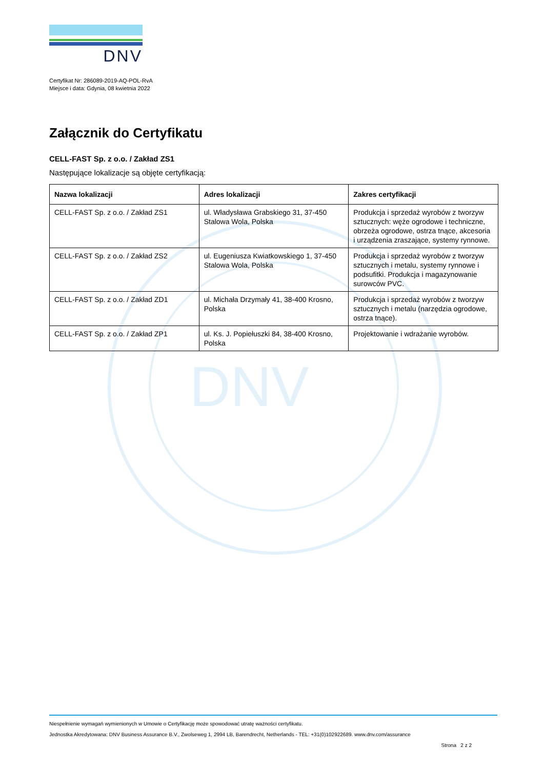DNV
DNV
Certyfikat Nr: 286089-2019-AQ-POL-RvA
Miejsce i data: Gdynia, 08 kwietnia 2022
Załącznik do Certyfikatu
CELL-FAST Sp. z o.o. / Zakład ZS1
Następujące lokalizacje są objęte certyfikacją:
| Nazwa lokalizacji | Adres lokalizacji | Zakres certyfikacji |
| --- | --- | --- |
| CELL-FAST Sp. z o.o. / Zakład ZS1 | ul. Władysława Grabskiego 31, 37-450 Stalowa Wola, Polska | Produkcja i sprzedaż wyrobów z tworzyw sztucznych: węże ogrodowe i techniczne, obrzeża ogrodowe, ostrza tnące, akcesoria i urządzenia zraszające, systemy rynnowe. |
| CELL-FAST Sp. z o.o. / Zakład ZS2 | ul. Eugeniusza Kwiatkowskiego 1, 37-450 Stalowa Wola, Polska | Produkcja i sprzedaż wyrobów z tworzyw sztucznych i metalu, systemy rynnowe i podsufitki. Produkcja i magazynowanie surowców PVC. |
| CELL-FAST Sp. z o.o. / Zakład ZD1 | ul. Michała Drzymały 41, 38-400 Krosno, Polska | Produkcja i sprzedaż wyrobów z tworzyw sztucznych i metalu (narzędzia ogrodowe, ostrza tnące). |
| CELL-FAST Sp. z o.o. / Zakład ZP1 | ul. Ks. J. Popiełuszki 84, 38-400 Krosno, Polska | Projektowanie i wdrażanie wyrobów. |
Niespełnienie wymagań wymienionych w Umowie o Certyfikację może spowodować utratę ważności certyfikatu.
Jednostka Akredytowana: DNV Business Assurance B.V., Zwolseweg 1, 2994 LB, Barendrecht, Netherlands - TEL: +31(0)102922689. www.dnv.com/assurance
Strona 2 z 2